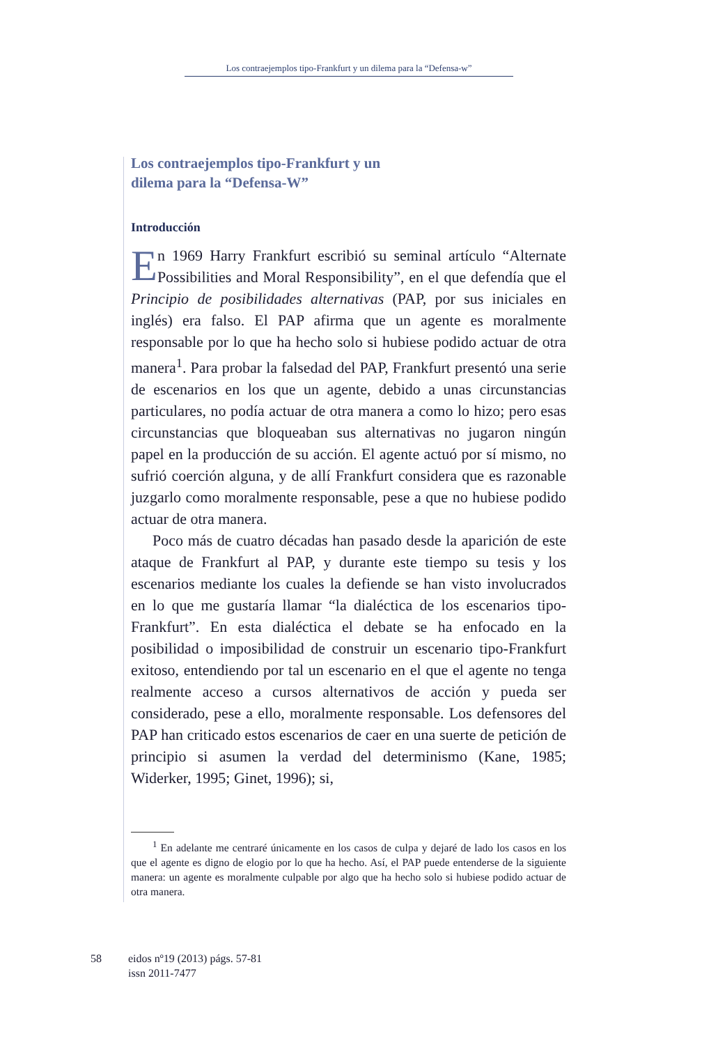Los contraejemplos tipo-Frankfurt y un dilema para la “Defensa-w”
Los contraejemplos tipo-Frankfurt y un
dilema para la “Defensa-W”
Introducción
En 1969 Harry Frankfurt escribió su seminal artículo “Alternate Possibilities and Moral Responsibility”, en el que defendía que el Principio de posibilidades alternativas (PAP, por sus iniciales en inglés) era falso. El PAP afirma que un agente es moralmente responsable por lo que ha hecho solo si hubiese podido actuar de otra manera<sup>1</sup>. Para probar la falsedad del PAP, Frankfurt presentó una serie de escenarios en los que un agente, debido a unas circunstancias particulares, no podía actuar de otra manera a como lo hizo; pero esas circunstancias que bloqueaban sus alternativas no jugaron ningún papel en la producción de su acción. El agente actuó por sí mismo, no sufrió coerción alguna, y de allí Frankfurt considera que es razonable juzgarlo como moralmente responsable, pese a que no hubiese podido actuar de otra manera.
Poco más de cuatro décadas han pasado desde la aparición de este ataque de Frankfurt al PAP, y durante este tiempo su tesis y los escenarios mediante los cuales la defiende se han visto involucrados en lo que me gustaría llamar “la dialéctica de los escenarios tipo-Frankfurt”. En esta dialéctica el debate se ha enfocado en la posibilidad o imposibilidad de construir un escenario tipo-Frankfurt exitoso, entendiendo por tal un escenario en el que el agente no tenga realmente acceso a cursos alternativos de acción y pueda ser considerado, pese a ello, moralmente responsable. Los defensores del PAP han criticado estos escenarios de caer en una suerte de petición de principio si asumen la verdad del determinismo (Kane, 1985; Widerker, 1995; Ginet, 1996); si,
<sup>1</sup> En adelante me centraré únicamente en los casos de culpa y dejaré de lado los casos en los que el agente es digno de elogio por lo que ha hecho. Así, el PAP puede entenderse de la siguiente manera: un agente es moralmente culpable por algo que ha hecho solo si hubiese podido actuar de otra manera.
58 eidos nº19 (2013) págs. 57-81
issn 2011-7477